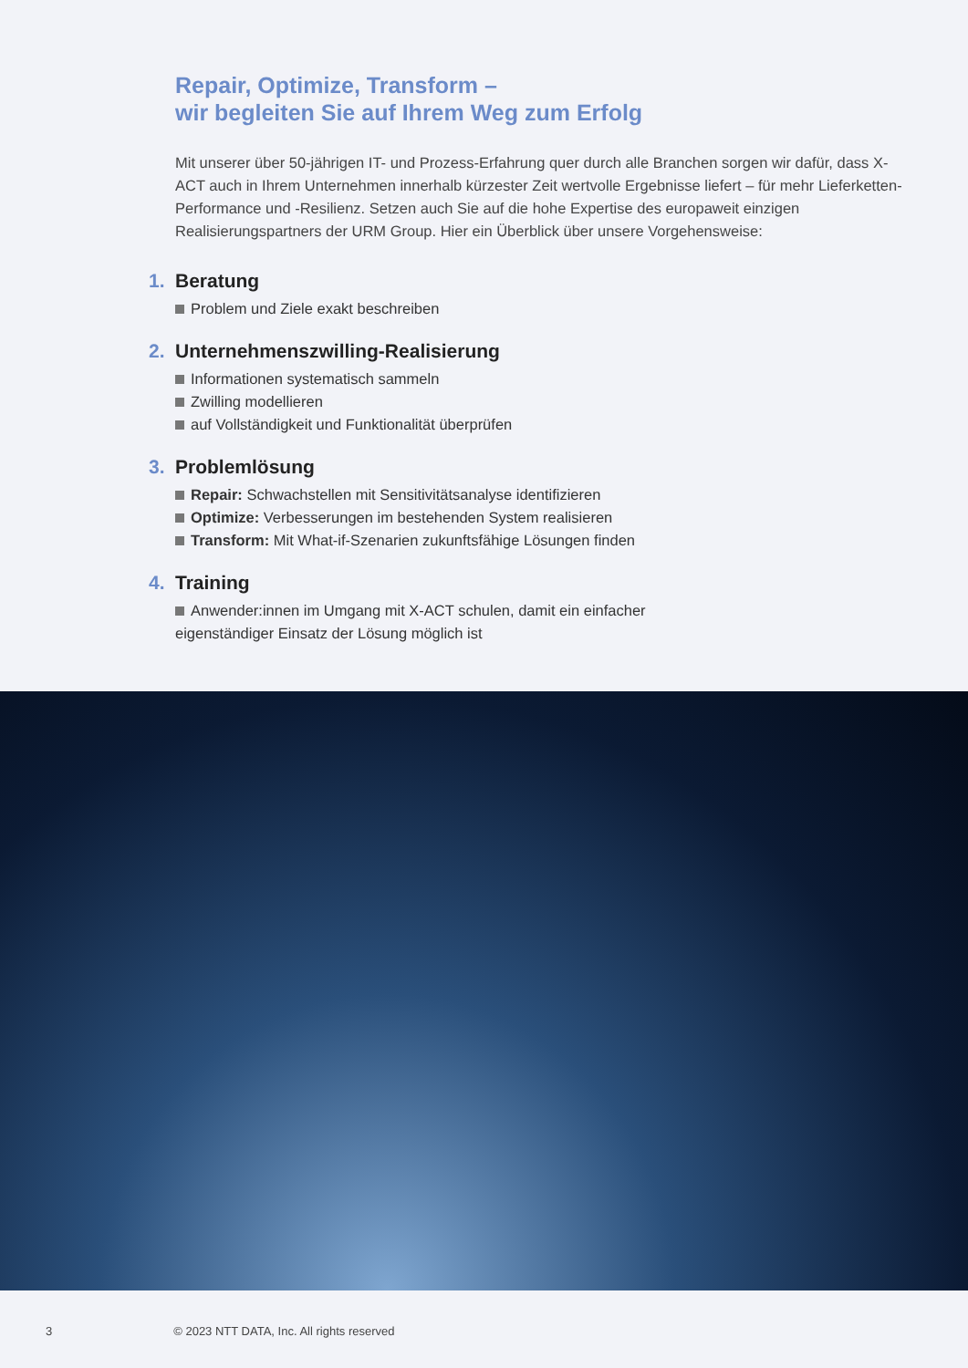Repair, Optimize, Transform –
wir begleiten Sie auf Ihrem Weg zum Erfolg
Mit unserer über 50-jährigen IT- und Prozess-Erfahrung quer durch alle Branchen sorgen wir dafür, dass X-ACT auch in Ihrem Unternehmen innerhalb kürzester Zeit wertvolle Ergebnisse liefert – für mehr Lieferketten-Performance und -Resilienz. Setzen auch Sie auf die hohe Expertise des europaweit einzigen Realisierungspartners der URM Group. Hier ein Überblick über unsere Vorgehensweise:
1.
Beratung
Problem und Ziele exakt beschreiben
2.
Unternehmenszwilling-Realisierung
Informationen systematisch sammeln
Zwilling modellieren
auf Vollständigkeit und Funktionalität überprüfen
3.
Problemlösung
Repair: Schwachstellen mit Sensitivitätsanalyse identifizieren
Optimize: Verbesserungen im bestehenden System realisieren
Transform: Mit What-if-Szenarien zukunftsfähige Lösungen finden
4.
Training
Anwender:innen im Umgang mit X-ACT schulen, damit ein einfacher
eigenständiger Einsatz der Lösung möglich ist
3 © 2023 NTT DATA, Inc. All rights reserved